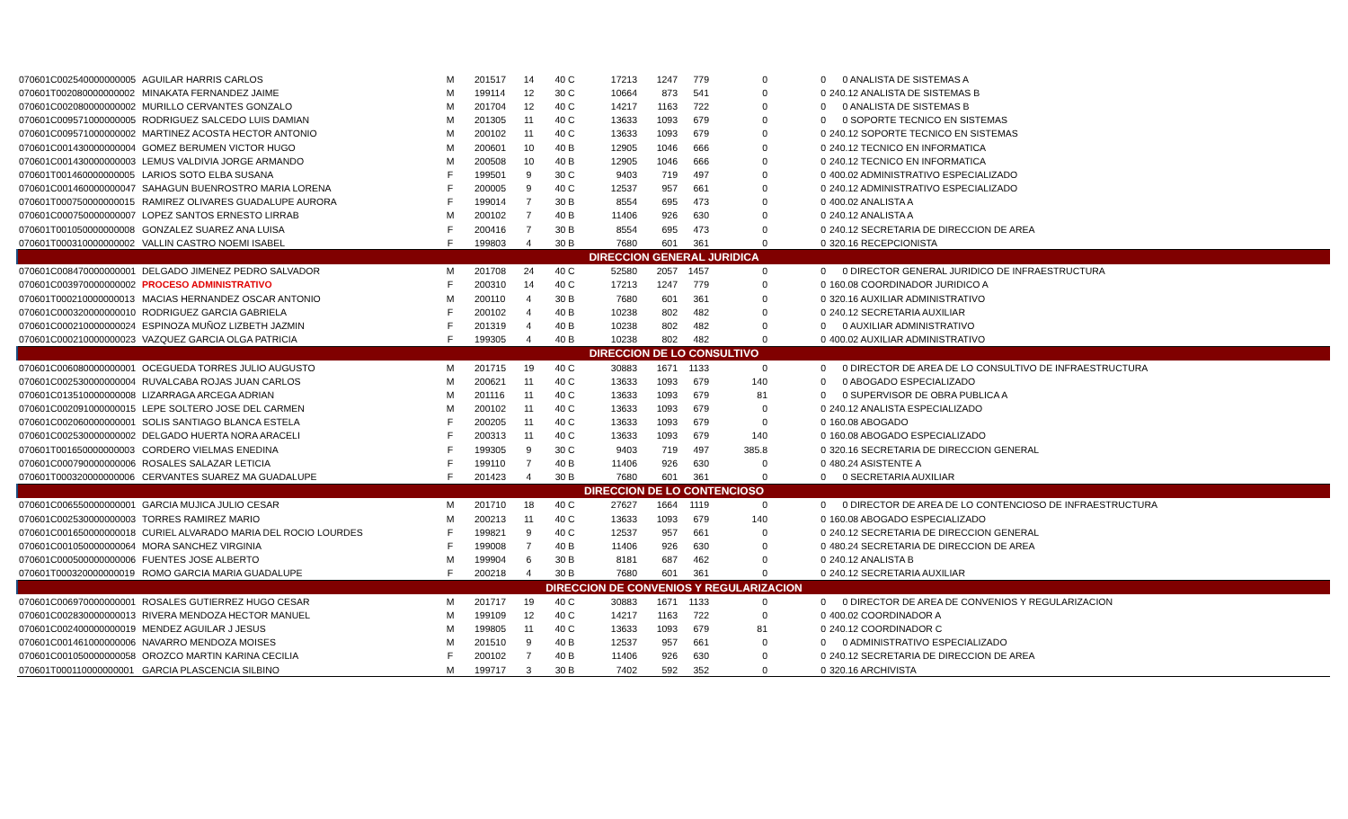| 070601C002540000000005 | AGUILAR HARRIS CARLOS | M | 201517 | 14 | 40 C | 17213 | 1247 | 779 | 0 | 0 | 0 ANALISTA DE SISTEMAS A |
| 070601T002080000000002 | MINAKATA FERNANDEZ JAIME | M | 199114 | 12 | 30 C | 10664 | 873 | 541 | 0 | 0 | 240.12 ANALISTA DE SISTEMAS B |
| 070601C002080000000002 | MURILLO CERVANTES GONZALO | M | 201704 | 12 | 40 C | 14217 | 1163 | 722 | 0 | 0 | 0 ANALISTA DE SISTEMAS B |
| 070601C009571000000005 | RODRIGUEZ SALCEDO LUIS DAMIAN | M | 201305 | 11 | 40 C | 13633 | 1093 | 679 | 0 | 0 | 0 SOPORTE TECNICO EN SISTEMAS |
| 070601C009571000000002 | MARTINEZ ACOSTA HECTOR ANTONIO | M | 200102 | 11 | 40 C | 13633 | 1093 | 679 | 0 | 0 | 240.12 SOPORTE TECNICO EN SISTEMAS |
| 070601C001430000000004 | GOMEZ BERUMEN VICTOR HUGO | M | 200601 | 10 | 40 B | 12905 | 1046 | 666 | 0 | 0 | 240.12 TECNICO EN INFORMATICA |
| 070601C001430000000003 | LEMUS VALDIVIA JORGE ARMANDO | M | 200508 | 10 | 40 B | 12905 | 1046 | 666 | 0 | 0 | 240.12 TECNICO EN INFORMATICA |
| 070601T001460000000005 | LARIOS SOTO ELBA SUSANA | F | 199501 | 9 | 30 C | 9403 | 719 | 497 | 0 | 0 | 400.02 ADMINISTRATIVO ESPECIALIZADO |
| 070601C001460000000047 | SAHAGUN BUENROSTRO MARIA LORENA | F | 200005 | 9 | 40 C | 12537 | 957 | 661 | 0 | 0 | 240.12 ADMINISTRATIVO ESPECIALIZADO |
| 070601T000750000000015 | RAMIREZ OLIVARES GUADALUPE AURORA | F | 199014 | 7 | 30 B | 8554 | 695 | 473 | 0 | 0 | 400.02 ANALISTA A |
| 070601C000750000000007 | LOPEZ SANTOS ERNESTO LIRRAB | M | 200102 | 7 | 40 B | 11406 | 926 | 630 | 0 | 0 | 240.12 ANALISTA A |
| 070601T001050000000008 | GONZALEZ SUAREZ ANA LUISA | F | 200416 | 7 | 30 B | 8554 | 695 | 473 | 0 | 0 | 240.12 SECRETARIA DE DIRECCION DE AREA |
| 070601T000310000000002 | VALLIN CASTRO NOEMI ISABEL | F | 199803 | 4 | 30 B | 7680 | 601 | 361 | 0 | 0 | 320.16 RECEPCIONISTA |
| DIRECCION GENERAL JURIDICA | | | | | | | | | | | |
| 070601C008470000000001 | DELGADO JIMENEZ PEDRO SALVADOR | M | 201708 | 24 | 40 C | 52580 | 2057 | 1457 | 0 | 0 | 0 DIRECTOR GENERAL JURIDICO DE INFRAESTRUCTURA |
| 070601C003970000000002 | PROCESO ADMINISTRATIVO | F | 200310 | 14 | 40 C | 17213 | 1247 | 779 | 0 | 0 | 160.08 COORDINADOR JURIDICO A |
| 070601T000210000000013 | MACIAS HERNANDEZ OSCAR ANTONIO | M | 200110 | 4 | 30 B | 7680 | 601 | 361 | 0 | 0 | 320.16 AUXILIAR ADMINISTRATIVO |
| 070601C000320000000010 | RODRIGUEZ GARCIA GABRIELA | F | 200102 | 4 | 40 B | 10238 | 802 | 482 | 0 | 0 | 240.12 SECRETARIA AUXILIAR |
| 070601C000210000000024 | ESPINOZA MUÑOZ LIZBETH JAZMIN | F | 201319 | 4 | 40 B | 10238 | 802 | 482 | 0 | 0 | 0 AUXILIAR ADMINISTRATIVO |
| 070601C000210000000023 | VAZQUEZ GARCIA OLGA PATRICIA | F | 199305 | 4 | 40 B | 10238 | 802 | 482 | 0 | 0 | 400.02 AUXILIAR ADMINISTRATIVO |
| DIRECCION DE LO CONSULTIVO | | | | | | | | | | | |
| 070601C006080000000001 | OCEGUEDA TORRES JULIO AUGUSTO | M | 201715 | 19 | 40 C | 30883 | 1671 | 1133 | 0 | 0 | 0 DIRECTOR DE AREA DE LO CONSULTIVO DE INFRAESTRUCTURA |
| 070601C002530000000004 | RUVALCABA ROJAS JUAN CARLOS | M | 200621 | 11 | 40 C | 13633 | 1093 | 679 | 140 | 0 | 0 ABOGADO ESPECIALIZADO |
| 070601C013510000000008 | LIZARRAGA ARCEGA ADRIAN | M | 201116 | 11 | 40 C | 13633 | 1093 | 679 | 81 | 0 | 0 SUPERVISOR DE OBRA PUBLICA A |
| 070601C002091000000015 | LEPE SOLTERO JOSE DEL CARMEN | M | 200102 | 11 | 40 C | 13633 | 1093 | 679 | 0 | 0 | 240.12 ANALISTA ESPECIALIZADO |
| 070601C002060000000001 | SOLIS SANTIAGO BLANCA ESTELA | F | 200205 | 11 | 40 C | 13633 | 1093 | 679 | 0 | 0 | 160.08 ABOGADO |
| 070601C002530000000002 | DELGADO HUERTA NORA ARACELI | F | 200313 | 11 | 40 C | 13633 | 1093 | 679 | 140 | 0 | 160.08 ABOGADO ESPECIALIZADO |
| 070601T001650000000003 | CORDERO VIELMAS ENEDINA | F | 199305 | 9 | 30 C | 9403 | 719 | 497 | 385.8 | 0 | 320.16 SECRETARIA DE DIRECCION GENERAL |
| 070601C000790000000006 | ROSALES SALAZAR LETICIA | F | 199110 | 7 | 40 B | 11406 | 926 | 630 | 0 | 0 | 480.24 ASISTENTE A |
| 070601T000320000000006 | CERVANTES SUAREZ MA GUADALUPE | F | 201423 | 4 | 30 B | 7680 | 601 | 361 | 0 | 0 | 0 SECRETARIA AUXILIAR |
| DIRECCION DE LO CONTENCIOSO | | | | | | | | | | | |
| 070601C006550000000001 | GARCIA MUJICA JULIO CESAR | M | 201710 | 18 | 40 C | 27627 | 1664 | 1119 | 0 | 0 | 0 DIRECTOR DE AREA DE LO CONTENCIOSO DE INFRAESTRUCTURA |
| 070601C002530000000003 | TORRES RAMIREZ MARIO | M | 200213 | 11 | 40 C | 13633 | 1093 | 679 | 140 | 0 | 160.08 ABOGADO ESPECIALIZADO |
| 070601C001650000000018 | CURIEL ALVARADO MARIA DEL ROCIO LOURDES | F | 199821 | 9 | 40 C | 12537 | 957 | 661 | 0 | 0 | 240.12 SECRETARIA DE DIRECCION GENERAL |
| 070601C001050000000064 | MORA SANCHEZ VIRGINIA | F | 199008 | 7 | 40 B | 11406 | 926 | 630 | 0 | 0 | 480.24 SECRETARIA DE DIRECCION DE AREA |
| 070601C000500000000006 | FUENTES JOSE ALBERTO | M | 199904 | 6 | 30 B | 8181 | 687 | 462 | 0 | 0 | 240.12 ANALISTA B |
| 070601T000320000000019 | ROMO GARCIA MARIA GUADALUPE | F | 200218 | 4 | 30 B | 7680 | 601 | 361 | 0 | 0 | 240.12 SECRETARIA AUXILIAR |
| DIRECCION DE CONVENIOS Y REGULARIZACION | | | | | | | | | | | |
| 070601C006970000000001 | ROSALES GUTIERREZ HUGO CESAR | M | 201717 | 19 | 40 C | 30883 | 1671 | 1133 | 0 | 0 | 0 DIRECTOR DE AREA DE CONVENIOS Y REGULARIZACION |
| 070601C002830000000013 | RIVERA MENDOZA HECTOR MANUEL | M | 199109 | 12 | 40 C | 14217 | 1163 | 722 | 0 | 0 | 400.02 COORDINADOR A |
| 070601C002400000000019 | MENDEZ AGUILAR J JESUS | M | 199805 | 11 | 40 C | 13633 | 1093 | 679 | 81 | 0 | 240.12 COORDINADOR C |
| 070601C001461000000006 | NAVARRO MENDOZA MOISES | M | 201510 | 9 | 40 B | 12537 | 957 | 661 | 0 | 0 | 0 ADMINISTRATIVO ESPECIALIZADO |
| 070601C001050000000058 | OROZCO MARTIN KARINA CECILIA | F | 200102 | 7 | 40 B | 11406 | 926 | 630 | 0 | 0 | 240.12 SECRETARIA DE DIRECCION DE AREA |
| 070601T000110000000001 | GARCIA PLASCENCIA SILBINO | M | 199717 | 3 | 30 B | 7402 | 592 | 352 | 0 | 0 | 320.16 ARCHIVISTA |